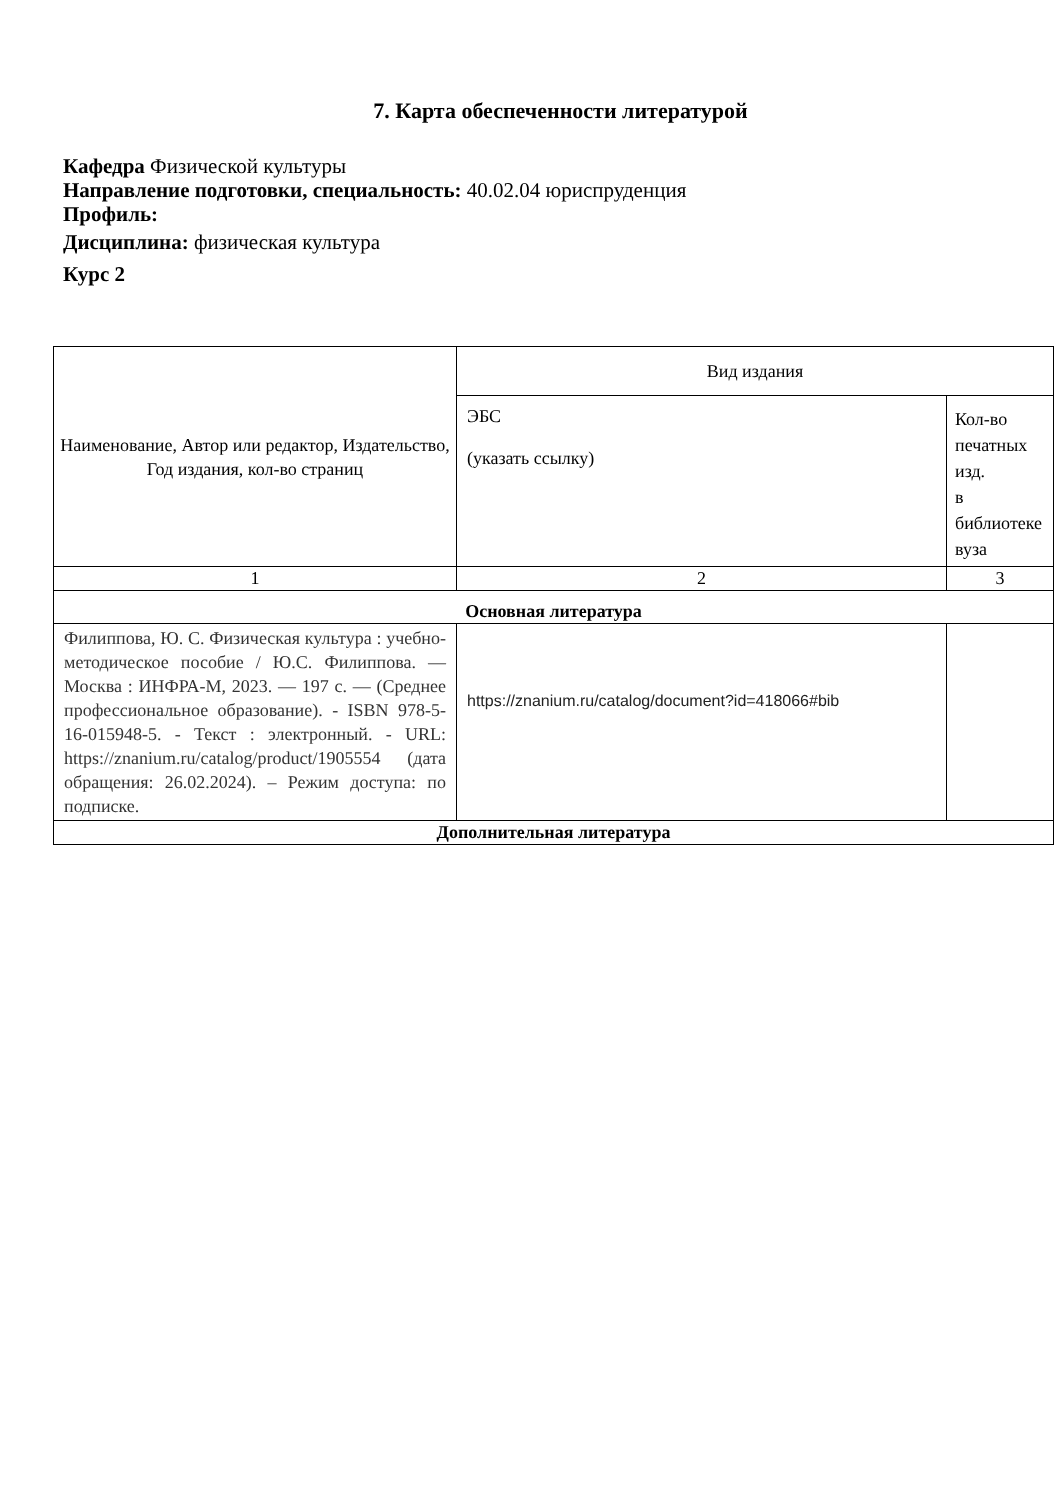7. Карта обеспеченности литературой
Кафедра Физической культуры
Направление подготовки, специальность: 40.02.04 юриспруденция
Профиль:
Дисциплина: физическая культура
Курс 2
| Наименование, Автор или редактор, Издательство, Год издания, кол-во страниц | Вид издания | |
| --- | --- | --- |
| | ЭБС (указать ссылку) | Кол-во печатных изд. в библиотеке вуза |
| 1 | 2 | 3 |
| Основная литература | | |
| Филиппова, Ю. С. Физическая культура : учебно-методическое пособие / Ю.С. Филиппова. — Москва : ИНФРА-М, 2023. — 197 с. — (Среднее профессиональное образование). - ISBN 978-5-16-015948-5. - Текст : электронный. - URL: https://znanium.ru/catalog/product/1905554 (дата обращения: 26.02.2024). – Режим доступа: по подписке. | https://znanium.ru/catalog/document?id=418066#bib | |
| Дополнительная литература | | |